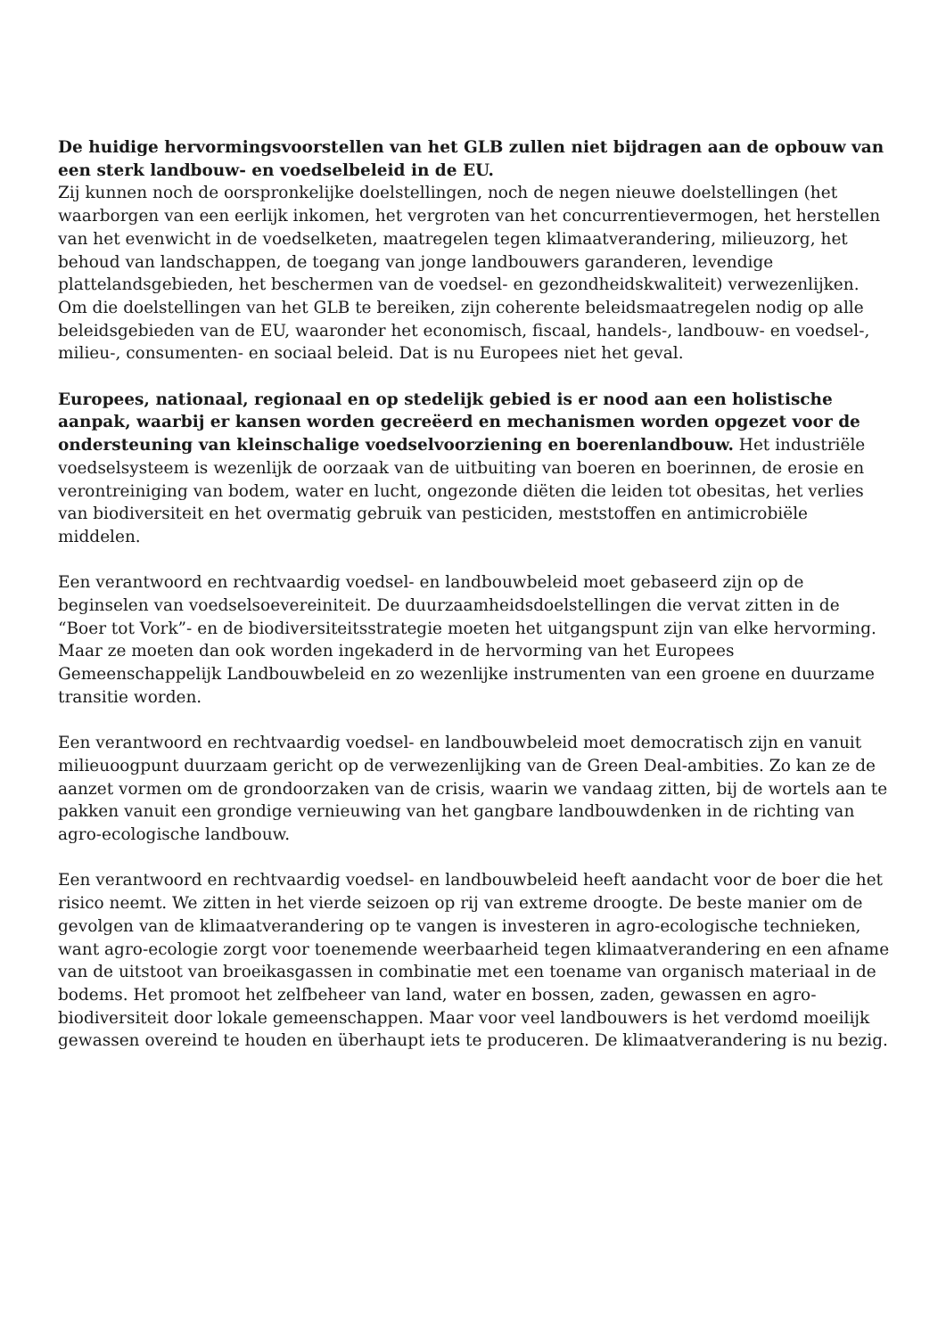De huidige hervormingsvoorstellen van het GLB zullen niet bijdragen aan de opbouw van een sterk landbouw- en voedselbeleid in de EU.
Zij kunnen noch de oorspronkelijke doelstellingen, noch de negen nieuwe doelstellingen (het waarborgen van een eerlijk inkomen, het vergroten van het concurrentievermogen, het herstellen van het evenwicht in de voedselketen, maatregelen tegen klimaatverandering, milieuzorg, het behoud van landschappen, de toegang van jonge landbouwers garanderen, levendige plattelandsgebieden, het beschermen van de voedsel- en gezondheidskwaliteit) verwezenlijken. Om die doelstellingen van het GLB te bereiken, zijn coherente beleidsmaatregelen nodig op alle beleidsgebieden van de EU, waaronder het economisch, fiscaal, handels-, landbouw- en voedsel-, milieu-, consumenten- en sociaal beleid. Dat is nu Europees niet het geval.
Europees, nationaal, regionaal en op stedelijk gebied is er nood aan een holistische aanpak, waarbij er kansen worden gecreëerd en mechanismen worden opgezet voor de ondersteuning van kleinschalige voedselvoorziening en boerenlandbouw. Het industriële voedselsysteem is wezenlijk de oorzaak van de uitbuiting van boeren en boerinnen, de erosie en verontreiniging van bodem, water en lucht, ongezonde diëten die leiden tot obesitas, het verlies van biodiversiteit en het overmatig gebruik van pesticiden, meststoffen en antimicrobiële middelen.
Een verantwoord en rechtvaardig voedsel- en landbouwbeleid moet gebaseerd zijn op de beginselen van voedselsoevereiniteit. De duurzaamheidsdoelstellingen die vervat zitten in de “Boer tot Vork”- en de biodiversiteitsstrategie moeten het uitgangspunt zijn van elke hervorming. Maar ze moeten dan ook worden ingekaderd in de hervorming van het Europees Gemeenschappelijk Landbouwbeleid en zo wezenlijke instrumenten van een groene en duurzame transitie worden.
Een verantwoord en rechtvaardig voedsel- en landbouwbeleid moet democratisch zijn en vanuit milieuoogpunt duurzaam gericht op de verwezenlijking van de Green Deal-ambities. Zo kan ze de aanzet vormen om de grondoorzaken van de crisis, waarin we vandaag zitten, bij de wortels aan te pakken vanuit een grondige vernieuwing van het gangbare landbouwdenken in de richting van agro-ecologische landbouw.
Een verantwoord en rechtvaardig voedsel- en landbouwbeleid heeft aandacht voor de boer die het risico neemt. We zitten in het vierde seizoen op rij van extreme droogte. De beste manier om de gevolgen van de klimaatverandering op te vangen is investeren in agro-ecologische technieken, want agro-ecologie zorgt voor toenemende weerbaarheid tegen klimaatverandering en een afname van de uitstoot van broeikasgassen in combinatie met een toename van organisch materiaal in de bodems. Het promoot het zelfbeheer van land, water en bossen, zaden, gewassen en agro-biodiversiteit door lokale gemeenschappen. Maar voor veel landbouwers is het verdomd moeilijk gewassen overeind te houden en überhaupt iets te produceren. De klimaatverandering is nu bezig.